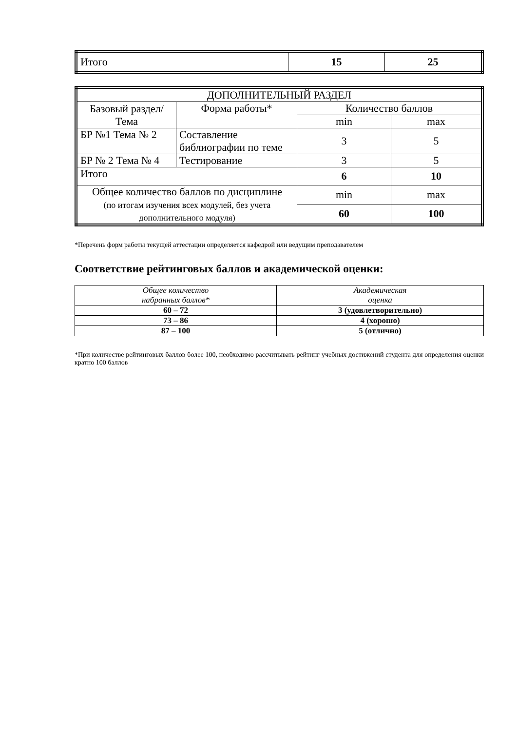| Итого | 15 | 25 |
| ДОПОЛНИТЕЛЬНЫЙ РАЗДЕЛ | | | |
| Базовый раздел/ Тема | Форма работы* | Количество баллов | |
| | | min | max |
| БР №1 Тема № 2 | Составление библиографии по теме | 3 | 5 |
| БР № 2 Тема № 4 | Тестирование | 3 | 5 |
| Итого | | 6 | 10 |
| Общее количество баллов по дисциплине (по итогам изучения всех модулей, без учета дополнительного модуля) | | min | max |
| | | 60 | 100 |
*Перечень форм работы текущей аттестации определяется кафедрой или ведущим преподавателем
Соответствие рейтинговых баллов и академической оценки:
| Общее количество набранных баллов* | Академическая оценка |
| 60 – 72 | 3 (удовлетворительно) |
| 73 – 86 | 4 (хорошо) |
| 87 – 100 | 5 (отлично) |
*При количестве рейтинговых баллов более 100, необходимо рассчитывать рейтинг учебных достижений студента для определения оценки кратно 100 баллов